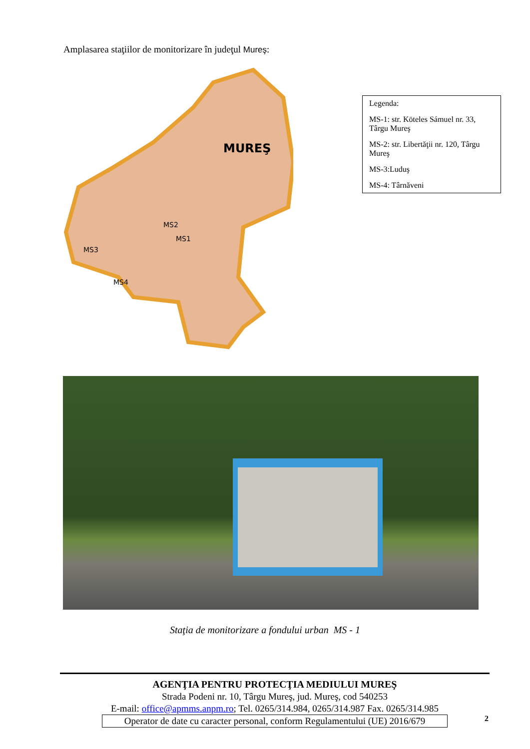Amplasarea staţiilor de monitorizare în judeţul Mureş:
MUREŞ
MS2
MS1
MS3
MS4
Legenda:
MS-1: str. Köteles Sámuel nr. 33, Târgu Mureş
MS-2: str. Libertăţii nr. 120, Târgu Mureş
MS-3:Luduş
MS-4: Târnăveni
Staţia de monitorizare a fondului urban MS - 1
AGENŢIA PENTRU PROTECŢIA MEDIULUI MUREŞ
Strada Podeni nr. 10, Târgu Mureş, jud. Mureş, cod 540253
E-mail: office@apmms.anpm.ro; Tel. 0265/314.984, 0265/314.987 Fax. 0265/314.985
Operator de date cu caracter personal, conform Regulamentului (UE) 2016/679
2